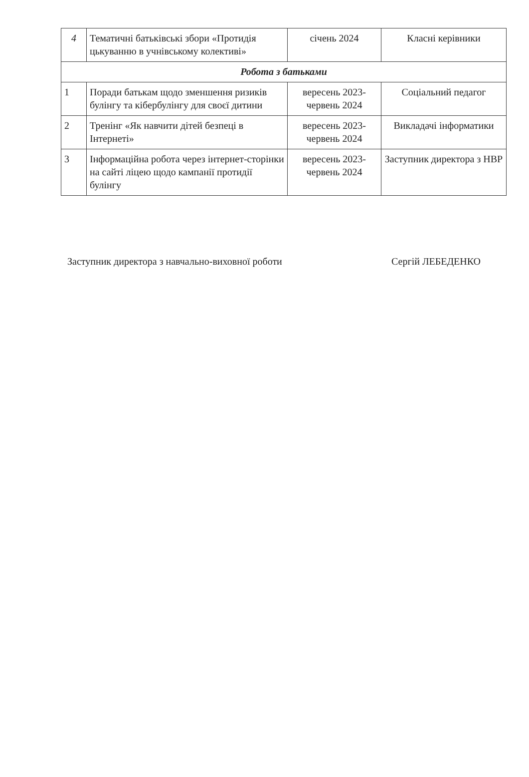| 4 | Тематичні батьківські збори «Протидія цькуванню в учнівському колективі» | січень 2024 | Класні керівники |
| Робота з батьками | | | |
| 1 | Поради батькам щодо зменшення ризиків булінгу та кібербулінгу для своєї дитини | вересень 2023-червень 2024 | Соціальний педагог |
| 2 | Тренінг «Як навчити дітей безпеці в Інтернеті» | вересень 2023-червень 2024 | Викладачі інформатики |
| 3 | Інформаційна робота через інтернет-сторінки на сайті ліцею щодо кампанії протидії булінгу | вересень 2023-червень 2024 | Заступник директора з НВР |
Заступник директора з навчально-виховної роботи Сергій ЛЕБЕДЕНКО